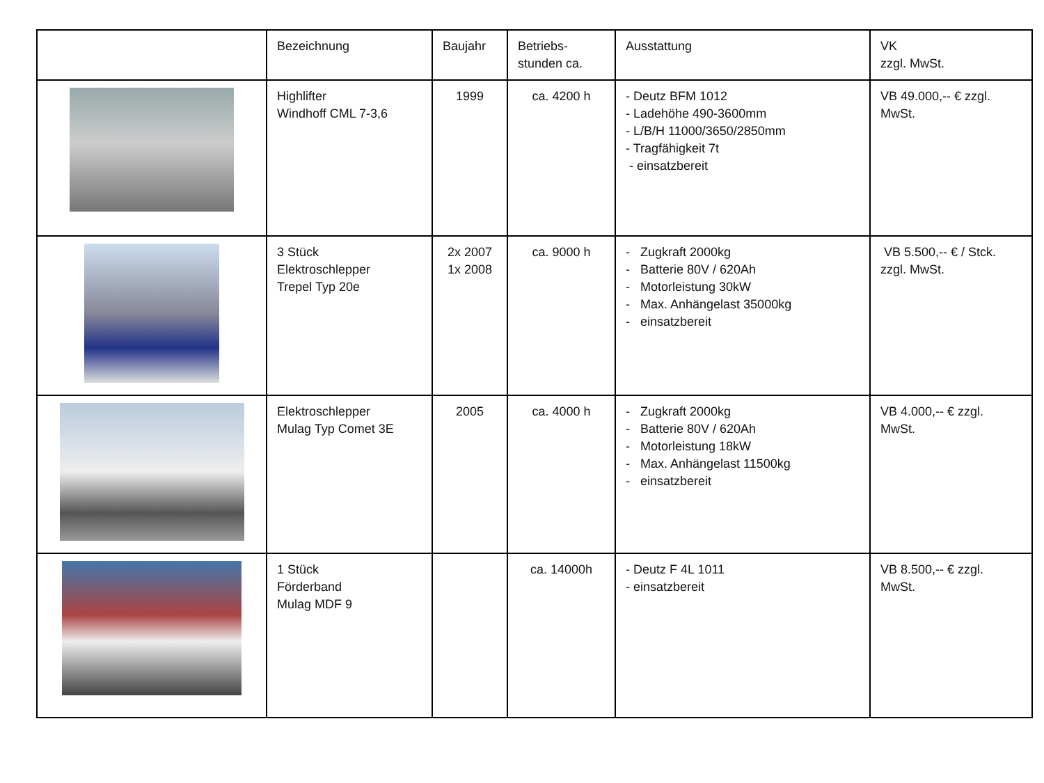| | Bezeichnung | Baujahr | Betriebs- stunden ca. | Ausstattung | VK zzgl. MwSt. |
| --- | --- | --- | --- | --- | --- |
| | Highlifter Windhoff CML 7-3,6 | 1999 | ca. 4200 h | - Deutz BFM 1012 - Ladehöhe 490-3600mm - L/B/H 11000/3650/2850mm - Tragfähigkeit 7t - einsatzbereit | VB 49.000,-- € zzgl. MwSt. |
| | 3 Stück Elektroschlepper Trepel Typ 20e | 2x 2007 1x 2008 | ca. 9000 h | - Zugkraft 2000kg - Batterie 80V / 620Ah - Motorleistung 30kW - Max. Anhängelast 35000kg - einsatzbereit | VB 5.500,-- € / Stck. zzgl. MwSt. |
| | Elektroschlepper Mulag Typ Comet 3E | 2005 | ca. 4000 h | - Zugkraft 2000kg - Batterie 80V / 620Ah - Motorleistung 18kW - Max. Anhängelast 11500kg - einsatzbereit | VB 4.000,-- € zzgl. MwSt. |
| | 1 Stück Förderband Mulag MDF 9 | | ca. 14000h | - Deutz F 4L 1011 - einsatzbereit | VB 8.500,-- € zzgl. MwSt. |